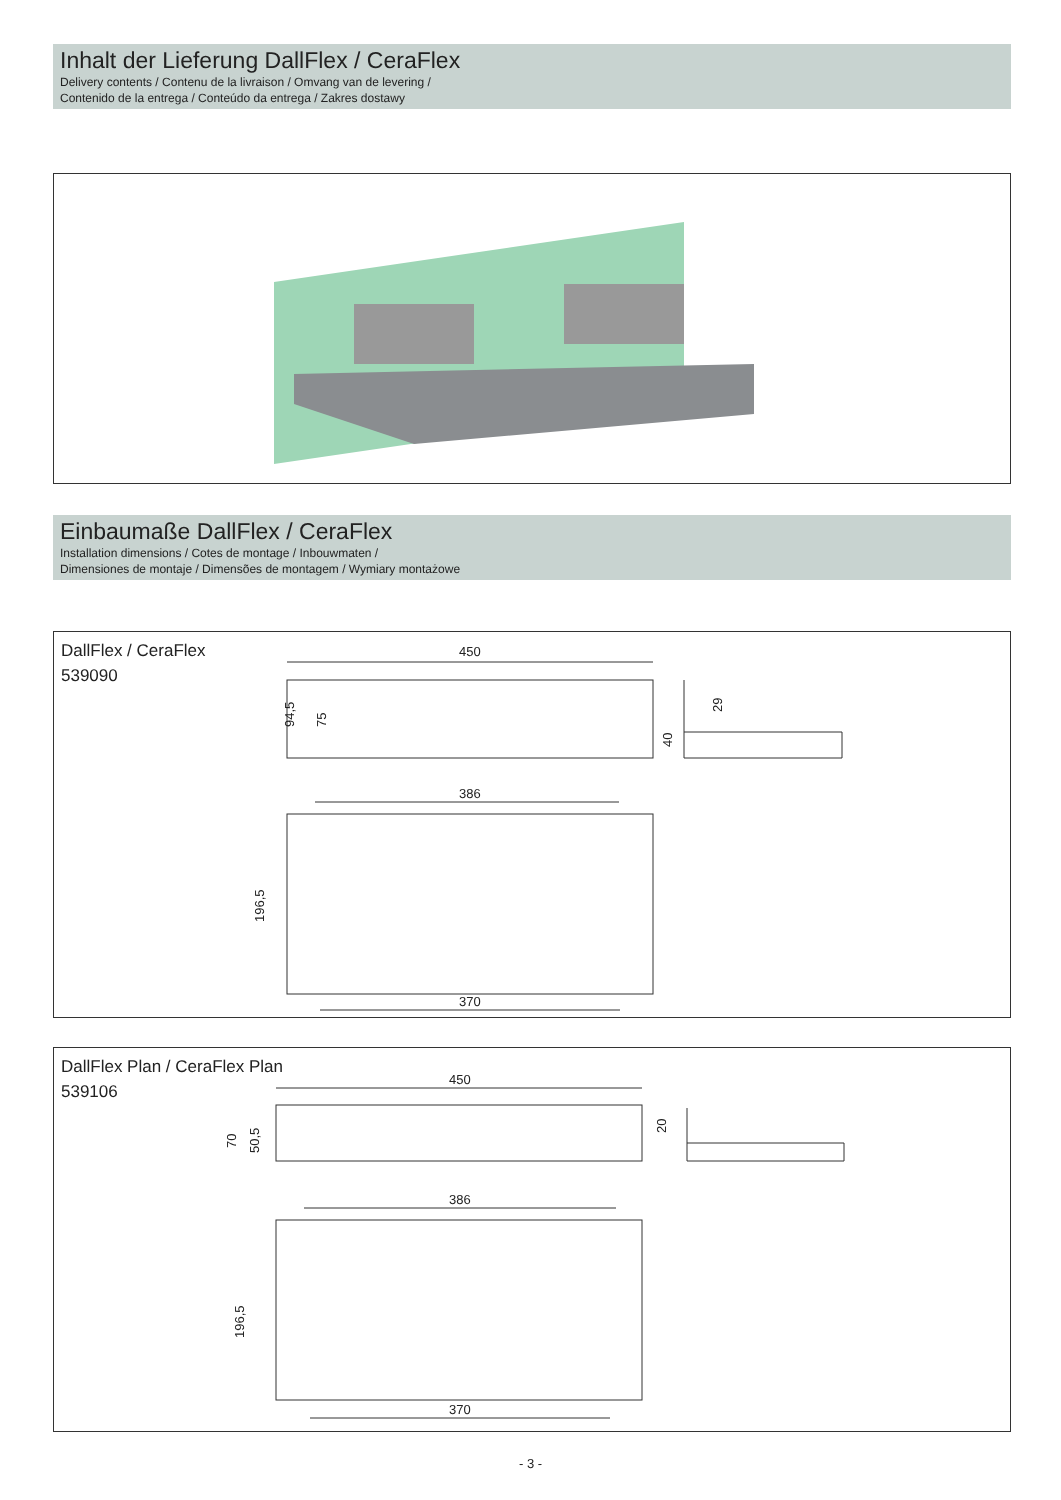Inhalt der Lieferung DallFlex / CeraFlex
Delivery contents / Contenu de la livraison / Omvang van de levering /
Contenido de la entrega / Conteúdo da entrega / Zakres dostawy
Einbaumaße DallFlex / CeraFlex
Installation dimensions / Cotes de montage / Inbouwmaten /
Dimensiones de montaje / Dimensões de montagem / Wymiary montażowe
DallFlex / CeraFlex
539090
450
386
370
94,5
196,5
75
40
29
DallFlex Plan / CeraFlex Plan
539106
450
386
370
70
50,5
196,5
20
- 3 -